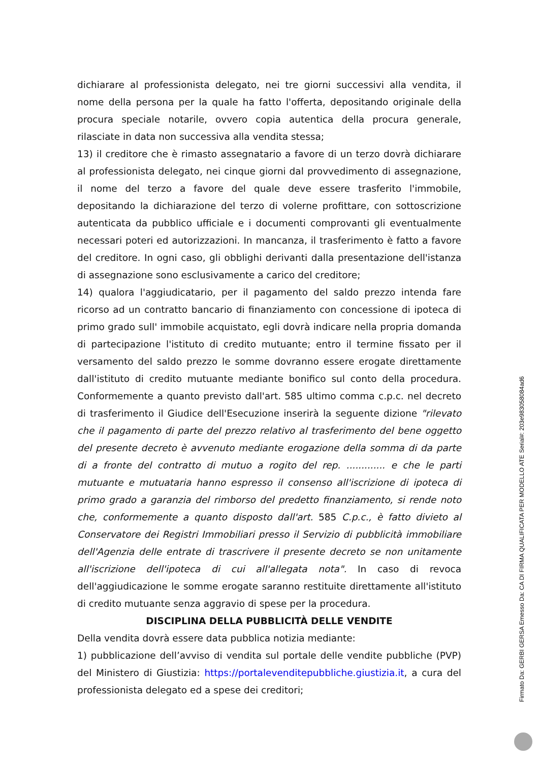dichiarare al professionista delegato, nei tre giorni successivi alla vendita, il nome della persona per la quale ha fatto l'offerta, depositando originale della procura speciale notarile, ovvero copia autentica della procura generale, rilasciate in data non successiva alla vendita stessa;
13) il creditore che è rimasto assegnatario a favore di un terzo dovrà dichiarare al professionista delegato, nei cinque giorni dal provvedimento di assegnazione, il nome del terzo a favore del quale deve essere trasferito l'immobile, depositando la dichiarazione del terzo di volerne profittare, con sottoscrizione autenticata da pubblico ufficiale e i documenti comprovanti gli eventualmente necessari poteri ed autorizzazioni. In mancanza, il trasferimento è fatto a favore del creditore. In ogni caso, gli obblighi derivanti dalla presentazione dell'istanza di assegnazione sono esclusivamente a carico del creditore;
14) qualora l'aggiudicatario, per il pagamento del saldo prezzo intenda fare ricorso ad un contratto bancario di finanziamento con concessione di ipoteca di primo grado sull' immobile acquistato, egli dovrà indicare nella propria domanda di partecipazione l'istituto di credito mutuante; entro il termine fissato per il versamento del saldo prezzo le somme dovranno essere erogate direttamente dall'istituto di credito mutuante mediante bonifico sul conto della procedura. Conformemente a quanto previsto dall'art. 585 ultimo comma c.p.c. nel decreto di trasferimento il Giudice dell'Esecuzione inserirà la seguente dizione "rilevato che il pagamento di parte del prezzo relativo al trasferimento del bene oggetto del presente decreto è avvenuto mediante erogazione della somma di da parte di a fronte del contratto di mutuo a rogito del rep. ............. e che le parti mutuante e mutuataria hanno espresso il consenso all'iscrizione di ipoteca di primo grado a garanzia del rimborso del predetto finanziamento, si rende noto che, conformemente a quanto disposto dall'art. 585 C.p.c., è fatto divieto al Conservatore dei Registri Immobiliari presso il Servizio di pubblicità immobiliare dell'Agenzia delle entrate di trascrivere il presente decreto se non unitamente all'iscrizione dell'ipoteca di cui all'allegata nota". In caso di revoca dell'aggiudicazione le somme erogate saranno restituite direttamente all'istituto di credito mutuante senza aggravio di spese per la procedura.
DISCIPLINA DELLA PUBBLICITÀ DELLE VENDITE
Della vendita dovrà essere data pubblica notizia mediante:
1) pubblicazione dell’avviso di vendita sul portale delle vendite pubbliche (PVP) del Ministero di Giustizia: https://portalevenditepubbliche.giustizia.it, a cura del professionista delegato ed a spese dei creditori;
Firmato Da: GERBI GERSA Emesso Da: CA DI FIRMA QUALIFICATA PER MODELLO ATE Serial#: 203e9830580​84ad6